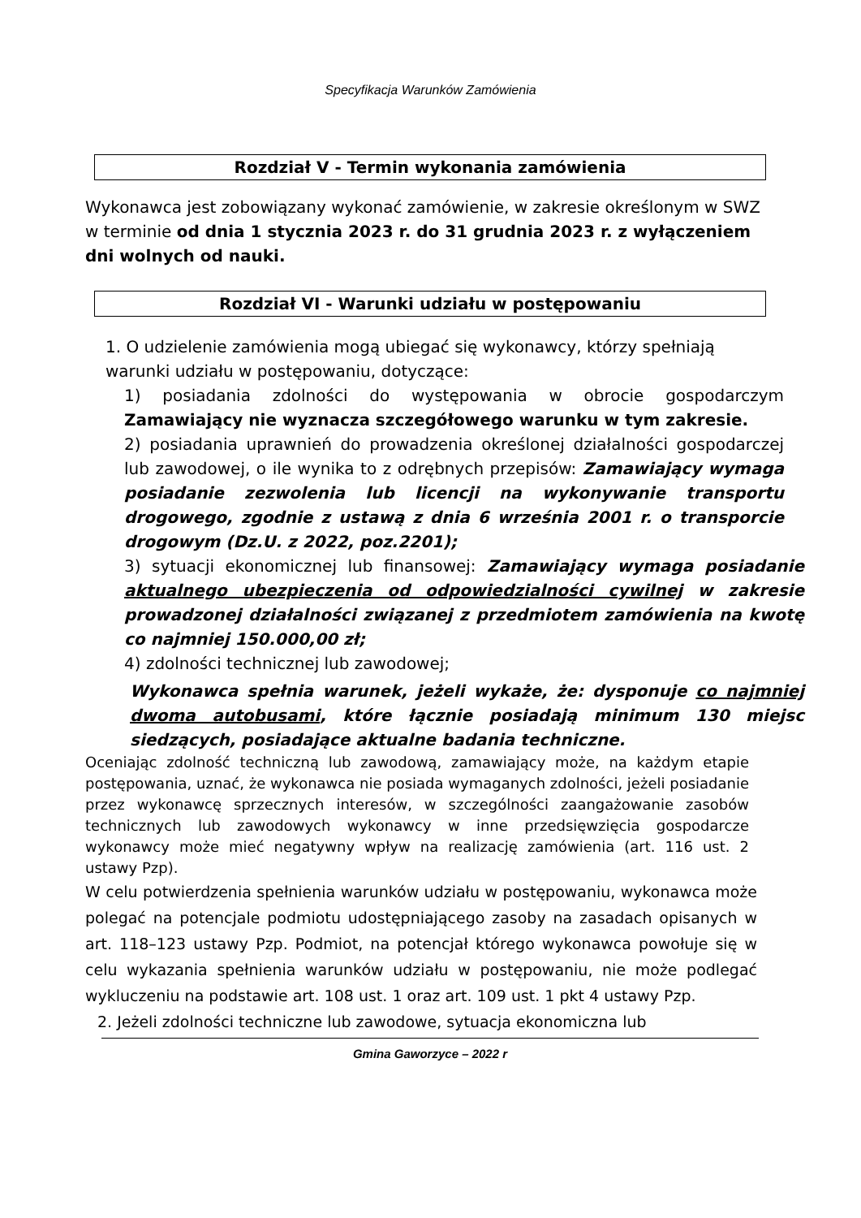Specyfikacja Warunków Zamówienia
Rozdział V - Termin wykonania zamówienia
Wykonawca jest zobowiązany wykonać zamówienie, w zakresie określonym w SWZ w terminie od dnia 1 stycznia 2023 r. do 31 grudnia 2023 r. z wyłączeniem dni wolnych od nauki.
Rozdział VI - Warunki udziału w postępowaniu
1. O udzielenie zamówienia mogą ubiegać się wykonawcy, którzy spełniają warunki udziału w postępowaniu, dotyczące:
1) posiadania zdolności do występowania w obrocie gospodarczym Zamawiający nie wyznacza szczegółowego warunku w tym zakresie.
2) posiadania uprawnień do prowadzenia określonej działalności gospodarczej lub zawodowej, o ile wynika to z odrębnych przepisów: Zamawiający wymaga posiadanie zezwolenia lub licencji na wykonywanie transportu drogowego, zgodnie z ustawą z dnia 6 września 2001 r. o transporcie drogowym (Dz.U. z 2022, poz.2201);
3) sytuacji ekonomicznej lub finansowej: Zamawiający wymaga posiadanie aktualnego ubezpieczenia od odpowiedzialności cywilnej w zakresie prowadzonej działalności związanej z przedmiotem zamówienia na kwotę co najmniej 150.000,00 zł;
4) zdolności technicznej lub zawodowej;
Wykonawca spełnia warunek, jeżeli wykaże, że: dysponuje co najmniej dwoma autobusami, które łącznie posiadają minimum 130 miejsc siedzących, posiadające aktualne badania techniczne.
Oceniając zdolność techniczną lub zawodową, zamawiający może, na każdym etapie postępowania, uznać, że wykonawca nie posiada wymaganych zdolności, jeżeli posiadanie przez wykonawcę sprzecznych interesów, w szczególności zaangażowanie zasobów technicznych lub zawodowych wykonawcy w inne przedsięwzięcia gospodarcze wykonawcy może mieć negatywny wpływ na realizację zamówienia (art. 116 ust. 2 ustawy Pzp).
W celu potwierdzenia spełnienia warunków udziału w postępowaniu, wykonawca może polegać na potencjale podmiotu udostępniającego zasoby na zasadach opisanych w art. 118–123 ustawy Pzp. Podmiot, na potencjał którego wykonawca powołuje się w celu wykazania spełnienia warunków udziału w postępowaniu, nie może podlegać wykluczeniu na podstawie art. 108 ust. 1 oraz art. 109 ust. 1 pkt 4 ustawy Pzp.
2. Jeżeli zdolności techniczne lub zawodowe, sytuacja ekonomiczna lub
Gmina Gaworzyce – 2022 r